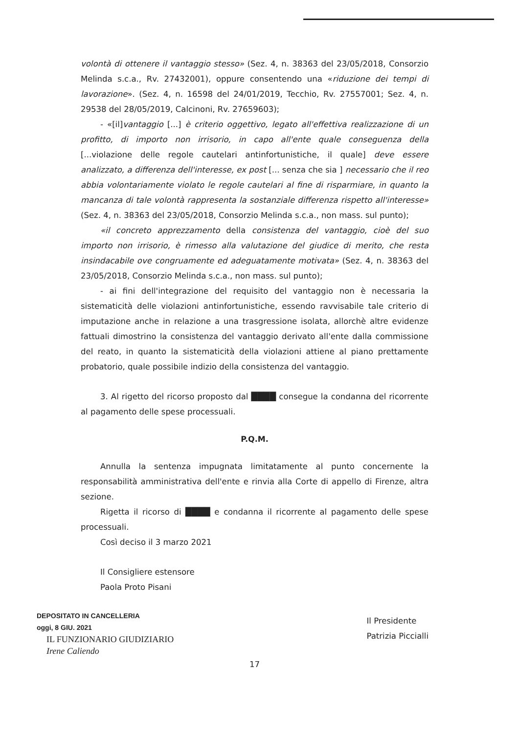volontà di ottenere il vantaggio stesso» (Sez. 4, n. 38363 del 23/05/2018, Consorzio Melinda s.c.a., Rv. 27432001), oppure consentendo una «riduzione dei tempi di lavorazione». (Sez. 4, n. 16598 del 24/01/2019, Tecchio, Rv. 27557001; Sez. 4, n. 29538 del 28/05/2019, Calcinoni, Rv. 27659603);
- «[il]vantaggio [...] è criterio oggettivo, legato all'effettiva realizzazione di un profitto, di importo non irrisorio, in capo all'ente quale conseguenza della [...violazione delle regole cautelari antinfortunistiche, il quale] deve essere analizzato, a differenza dell'interesse, ex post [... senza che sia ] necessario che il reo abbia volontariamente violato le regole cautelari al fine di risparmiare, in quanto la mancanza di tale volontà rappresenta la sostanziale differenza rispetto all'interesse» (Sez. 4, n. 38363 del 23/05/2018, Consorzio Melinda s.c.a., non mass. sul punto);
«il concreto apprezzamento della consistenza del vantaggio, cioè del suo importo non irrisorio, è rimesso alla valutazione del giudice di merito, che resta insindacabile ove congruamente ed adeguatamente motivata» (Sez. 4, n. 38363 del 23/05/2018, Consorzio Melinda s.c.a., non mass. sul punto);
- ai fini dell'integrazione del requisito del vantaggio non è necessaria la sistematicità delle violazioni antinfortunistiche, essendo ravvisabile tale criterio di imputazione anche in relazione a una trasgressione isolata, allorchè altre evidenze fattuali dimostrino la consistenza del vantaggio derivato all'ente dalla commissione del reato, in quanto la sistematicità della violazioni attiene al piano prettamente probatorio, quale possibile indizio della consistenza del vantaggio.
3. Al rigetto del ricorso proposto dal ████ consegue la condanna del ricorrente al pagamento delle spese processuali.
P.Q.M.
Annulla la sentenza impugnata limitatamente al punto concernente la responsabilità amministrativa dell'ente e rinvia alla Corte di appello di Firenze, altra sezione.
Rigetta il ricorso di ████ e condanna il ricorrente al pagamento delle spese processuali.
Così deciso il 3 marzo 2021
Il Consigliere estensore
Paola Proto Pisani
DEPOSITATO IN CANCELLERIA
oggi, 8 GIU. 2021
IL FUNZIONARIO GIUDIZIARIO
Irene Caliendo
Il Presidente
Patrizia Piccialli
17